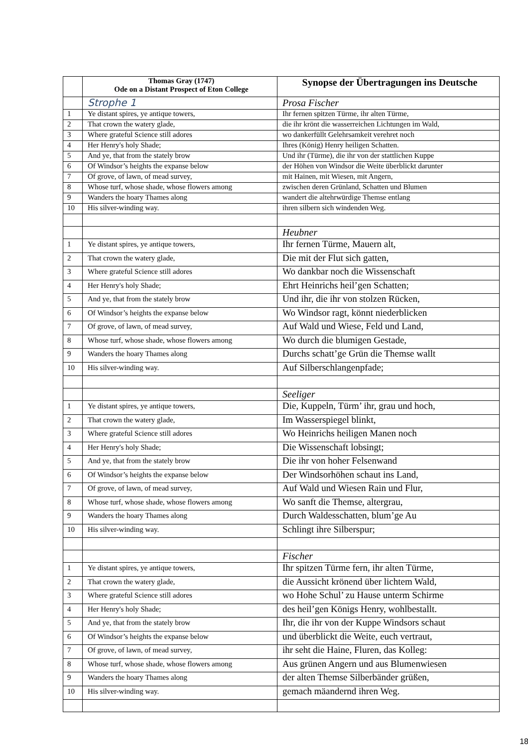| | Thomas Gray (1747) Ode on a Distant Prospect of Eton College | Synopse der Übertragungen ins Deutsche |
| --- | --- | --- |
| | Strophe 1 | Prosa Fischer |
| 1 | Ye distant spires, ye antique towers, | Ihr fernen spitzen Türme, ihr alten Türme, |
| 2 | That crown the watery glade, | die ihr krönt die wasserreichen Lichtungen im Wald, |
| 3 | Where grateful Science still adores | wo dankerfüllt Gelehrsamkeit verehret noch |
| 4 | Her Henry's holy Shade; | Ihres (König) Henry heiligen Schatten. |
| 5 | And ye, that from the stately brow | Und ihr (Türme), die ihr von der stattlichen Kuppe |
| 6 | Of Windsor’s heights the expanse below | der Höhen von Windsor die Weite überblickt darunter |
| 7 | Of grove, of lawn, of mead survey, | mit Hainen, mit Wiesen, mit Angern, |
| 8 | Whose turf, whose shade, whose flowers among | zwischen deren Grünland, Schatten und Blumen |
| 9 | Wanders the hoary Thames along | wandert die altehrwürdige Themse entlang |
| 10 | His silver-winding way. | ihren silbern sich windenden Weg. |
| | | Heubner |
| 1 | Ye distant spires, ye antique towers, | Ihr fernen Türme, Mauern alt, |
| 2 | That crown the watery glade, | Die mit der Flut sich gatten, |
| 3 | Where grateful Science still adores | Wo dankbar noch die Wissenschaft |
| 4 | Her Henry's holy Shade; | Ehrt Heinrichs heil’gen Schatten; |
| 5 | And ye, that from the stately brow | Und ihr, die ihr von stolzen Rücken, |
| 6 | Of Windsor’s heights the expanse below | Wo Windsor ragt, könnt niederblicken |
| 7 | Of grove, of lawn, of mead survey, | Auf Wald und Wiese, Feld und Land, |
| 8 | Whose turf, whose shade, whose flowers among | Wo durch die blumigen Gestade, |
| 9 | Wanders the hoary Thames along | Durchs schatt’ge Grün die Themse wallt |
| 10 | His silver-winding way. | Auf Silberschlangenpfade; |
| | | Seeliger |
| 1 | Ye distant spires, ye antique towers, | Die, Kuppeln, Türm’ ihr, grau und hoch, |
| 2 | That crown the watery glade, | Im Wasserspiegel blinkt, |
| 3 | Where grateful Science still adores | Wo Heinrichs heiligen Manen noch |
| 4 | Her Henry's holy Shade; | Die Wissenschaft lobsingt; |
| 5 | And ye, that from the stately brow | Die ihr von hoher Felsenwand |
| 6 | Of Windsor’s heights the expanse below | Der Windsorhöhen schaut ins Land, |
| 7 | Of grove, of lawn, of mead survey, | Auf Wald und Wiesen Rain und Flur, |
| 8 | Whose turf, whose shade, whose flowers among | Wo sanft die Themse, altergrau, |
| 9 | Wanders the hoary Thames along | Durch Waldesschatten, blum’ge Au |
| 10 | His silver-winding way. | Schlingt ihre Silberspur; |
| | | Fischer |
| 1 | Ye distant spires, ye antique towers, | Ihr spitzen Türme fern, ihr alten Türme, |
| 2 | That crown the watery glade, | die Aussicht krönend über lichtem Wald, |
| 3 | Where grateful Science still adores | wo Hohe Schul’ zu Hause unterm Schirme |
| 4 | Her Henry's holy Shade; | des heil’gen Königs Henry, wohlbestallt. |
| 5 | And ye, that from the stately brow | Ihr, die ihr von der Kuppe Windsors schaut |
| 6 | Of Windsor’s heights the expanse below | und überblickt die Weite, euch vertraut, |
| 7 | Of grove, of lawn, of mead survey, | ihr seht die Haine, Fluren, das Kolleg: |
| 8 | Whose turf, whose shade, whose flowers among | Aus grünen Angern und aus Blumenwiesen |
| 9 | Wanders the hoary Thames along | der alten Themse Silberbänder grüßen, |
| 10 | His silver-winding way. | gemach mäandernd ihren Weg. |
18